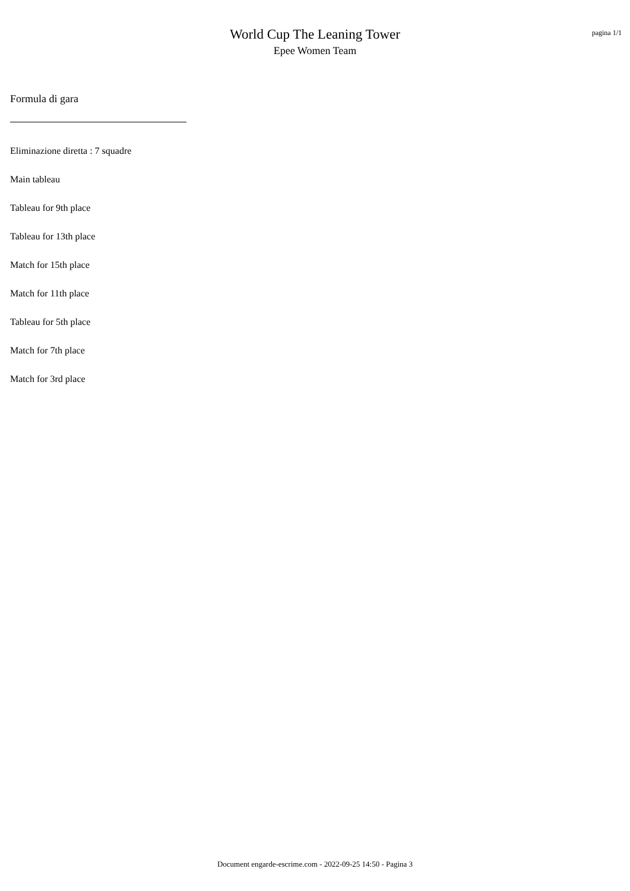World Cup The Leaning Tower
Epee Women Team
pagina 1/1
Formula di gara
Eliminazione diretta : 7 squadre
Main tableau
Tableau for 9th place
Tableau for 13th place
Match for 15th place
Match for 11th place
Tableau for 5th place
Match for 7th place
Match for 3rd place
Document engarde-escrime.com - 2022-09-25 14:50 - Pagina 3